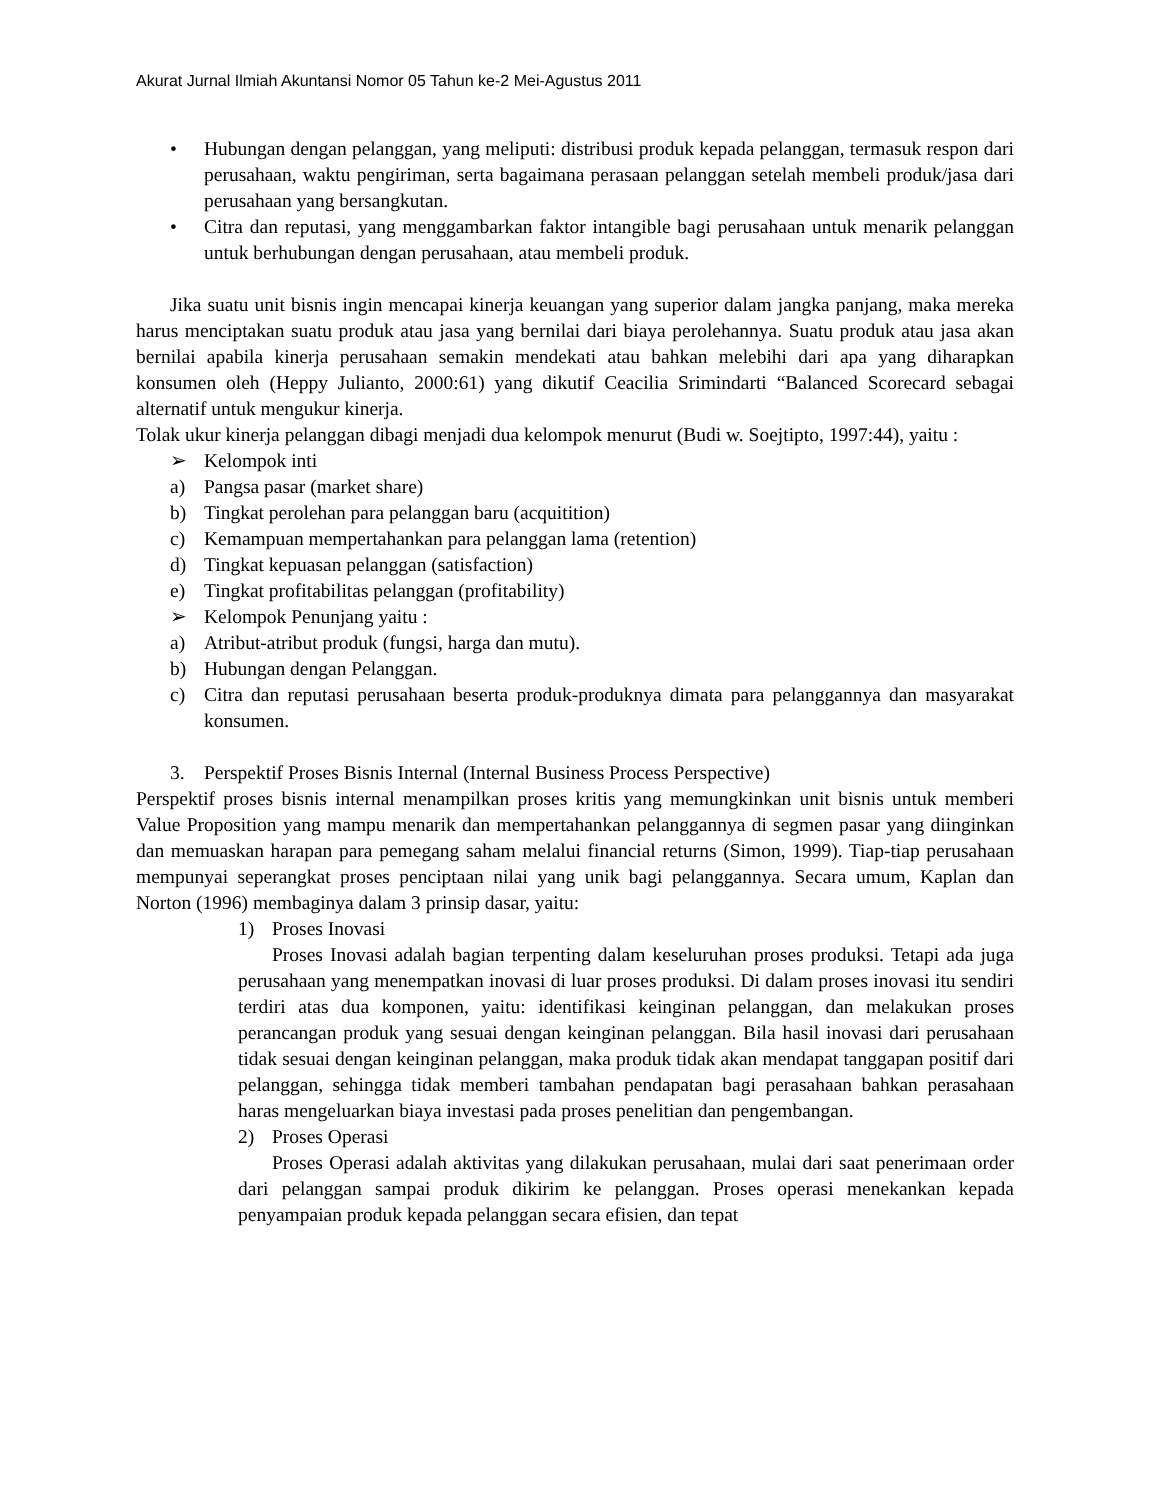Akurat Jurnal Ilmiah Akuntansi Nomor 05 Tahun ke-2 Mei-Agustus 2011
• Hubungan dengan pelanggan, yang meliputi: distribusi produk kepada pelanggan, termasuk respon dari perusahaan, waktu pengiriman, serta bagaimana perasaan pelanggan setelah membeli produk/jasa dari perusahaan yang bersangkutan.
• Citra dan reputasi, yang menggambarkan faktor intangible bagi perusahaan untuk menarik pelanggan untuk berhubungan dengan perusahaan, atau membeli produk.
Jika suatu unit bisnis ingin mencapai kinerja keuangan yang superior dalam jangka panjang, maka mereka harus menciptakan suatu produk atau jasa yang bernilai dari biaya perolehannya. Suatu produk atau jasa akan bernilai apabila kinerja perusahaan semakin mendekati atau bahkan melebihi dari apa yang diharapkan konsumen oleh (Heppy Julianto, 2000:61) yang dikutif Ceacilia Srimindarti “Balanced Scorecard sebagai alternatif untuk mengukur kinerja.
Tolak ukur kinerja pelanggan dibagi menjadi dua kelompok menurut (Budi w. Soejtipto, 1997:44), yaitu :
➢ Kelompok inti
a) Pangsa pasar (market share)
b) Tingkat perolehan para pelanggan baru (acquitition)
c) Kemampuan mempertahankan para pelanggan lama (retention)
d) Tingkat kepuasan pelanggan (satisfaction)
e) Tingkat profitabilitas pelanggan (profitability)
➢ Kelompok Penunjang yaitu :
a) Atribut-atribut produk (fungsi, harga dan mutu).
b) Hubungan dengan Pelanggan.
c) Citra dan reputasi perusahaan beserta produk-produknya dimata para pelanggannya dan masyarakat konsumen.
3. Perspektif Proses Bisnis Internal (Internal Business Process Perspective)
Perspektif proses bisnis internal menampilkan proses kritis yang memungkinkan unit bisnis untuk memberi Value Proposition yang mampu menarik dan mempertahankan pelanggannya di segmen pasar yang diinginkan dan memuaskan harapan para pemegang saham melalui financial returns (Simon, 1999). Tiap-tiap perusahaan mempunyai seperangkat proses penciptaan nilai yang unik bagi pelanggannya. Secara umum, Kaplan dan Norton (1996) membaginya dalam 3 prinsip dasar, yaitu:
1) Proses Inovasi
Proses Inovasi adalah bagian terpenting dalam keseluruhan proses produksi. Tetapi ada juga perusahaan yang menempatkan inovasi di luar proses produksi. Di dalam proses inovasi itu sendiri terdiri atas dua komponen, yaitu: identifikasi keinginan pelanggan, dan melakukan proses perancangan produk yang sesuai dengan keinginan pelanggan. Bila hasil inovasi dari perusahaan tidak sesuai dengan keinginan pelanggan, maka produk tidak akan mendapat tanggapan positif dari pelanggan, sehingga tidak memberi tambahan pendapatan bagi perasahaan bahkan perasahaan haras mengeluarkan biaya investasi pada proses penelitian dan pengembangan.
2) Proses Operasi
Proses Operasi adalah aktivitas yang dilakukan perusahaan, mulai dari saat penerimaan order dari pelanggan sampai produk dikirim ke pelanggan. Proses operasi menekankan kepada penyampaian produk kepada pelanggan secara efisien, dan tepat